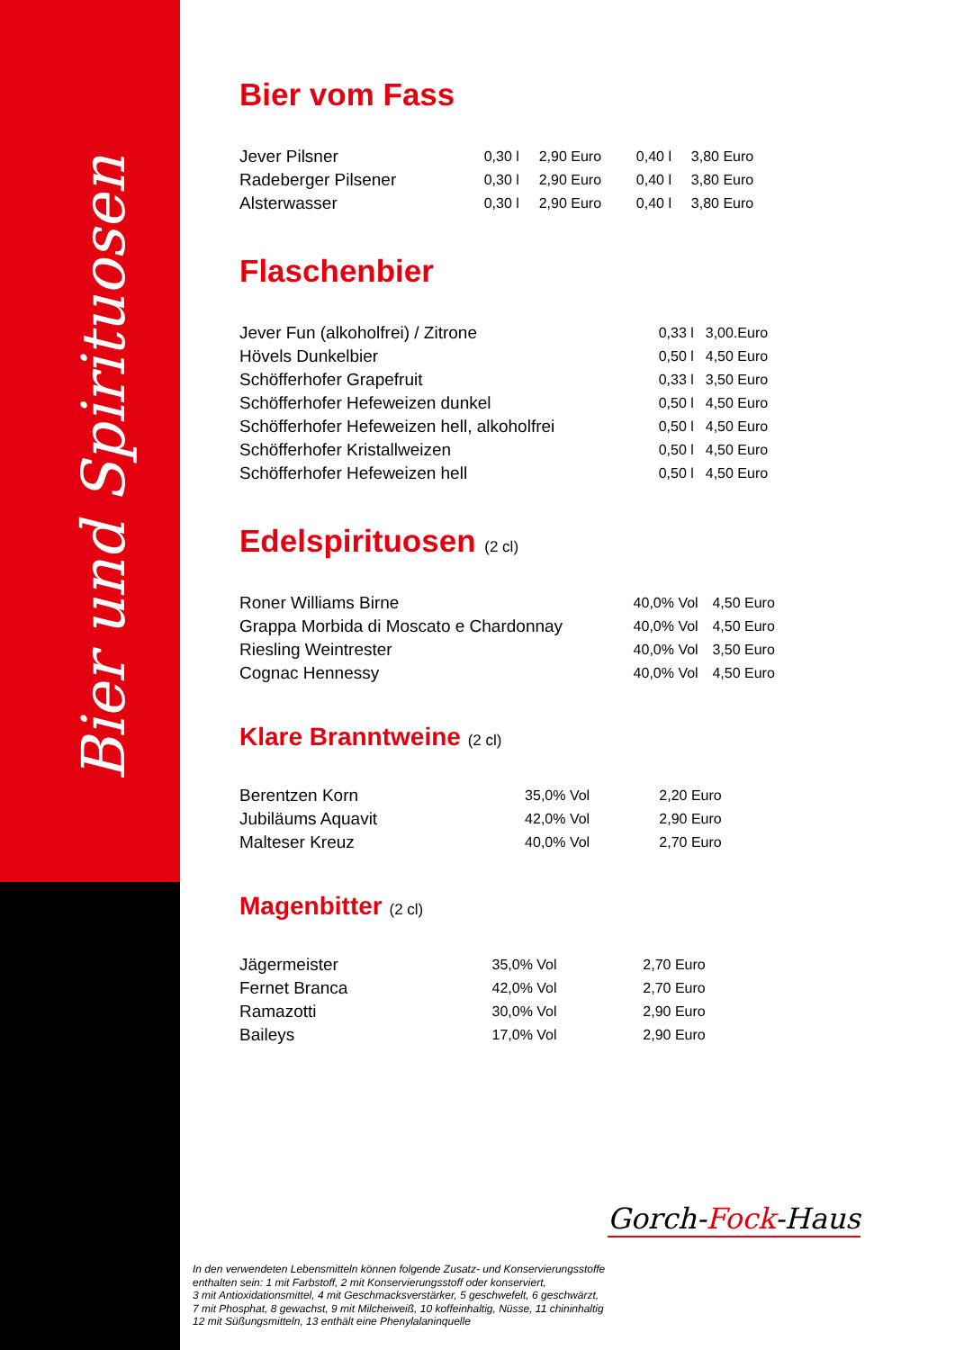Bier und Spirituosen
Bier vom Fass
| Jever Pilsner | 0,30 l | 2,90 Euro | 0,40 l | 3,80 Euro |
| Radeberger Pilsener | 0,30 l | 2,90 Euro | 0,40 l | 3,80 Euro |
| Alsterwasser | 0,30 l | 2,90 Euro | 0,40 l | 3,80 Euro |
Flaschenbier
| Jever Fun (alkoholfrei) / Zitrone | 0,33 l | 3,00.Euro |
| Hövels Dunkelbier | 0,50 l | 4,50 Euro |
| Schöfferhofer Grapefruit | 0,33 l | 3,50 Euro |
| Schöfferhofer Hefeweizen dunkel | 0,50 l | 4,50 Euro |
| Schöfferhofer Hefeweizen hell, alkoholfrei | 0,50 l | 4,50 Euro |
| Schöfferhofer Kristallweizen | 0,50 l | 4,50 Euro |
| Schöfferhofer Hefeweizen hell | 0,50 l | 4,50 Euro |
Edelspirituosen (2 cl)
| Roner Williams Birne | 40,0% Vol | 4,50 Euro |
| Grappa Morbida di Moscato e Chardonnay | 40,0% Vol | 4,50 Euro |
| Riesling Weintrester | 40,0% Vol | 3,50 Euro |
| Cognac Hennessy | 40,0% Vol | 4,50 Euro |
Klare Branntweine (2 cl)
| Berentzen Korn | 35,0% Vol | 2,20 Euro |
| Jubiläums Aquavit | 42,0% Vol | 2,90 Euro |
| Malteser Kreuz | 40,0% Vol | 2,70 Euro |
Magenbitter (2 cl)
| Jägermeister | 35,0% Vol | 2,70 Euro |
| Fernet Branca | 42,0% Vol | 2,70 Euro |
| Ramazotti | 30,0% Vol | 2,90 Euro |
| Baileys | 17,0% Vol | 2,90 Euro |
Gorch-Fock-Haus
In den verwendeten Lebensmitteln können folgende Zusatz- und Konservierungsstoffe
enthalten sein: 1 mit Farbstoff, 2 mit Konservierungsstoff oder konserviert,
3 mit Antioxidationsmittel, 4 mit Geschmacksverstärker, 5 geschwefelt, 6 geschwärzt,
7 mit Phosphat, 8 gewachst, 9 mit Milcheiweiß, 10 koffeinhaltig, Nüsse, 11 chininhaltig
12 mit Süßungsmitteln, 13 enthält eine Phenylalaninquelle